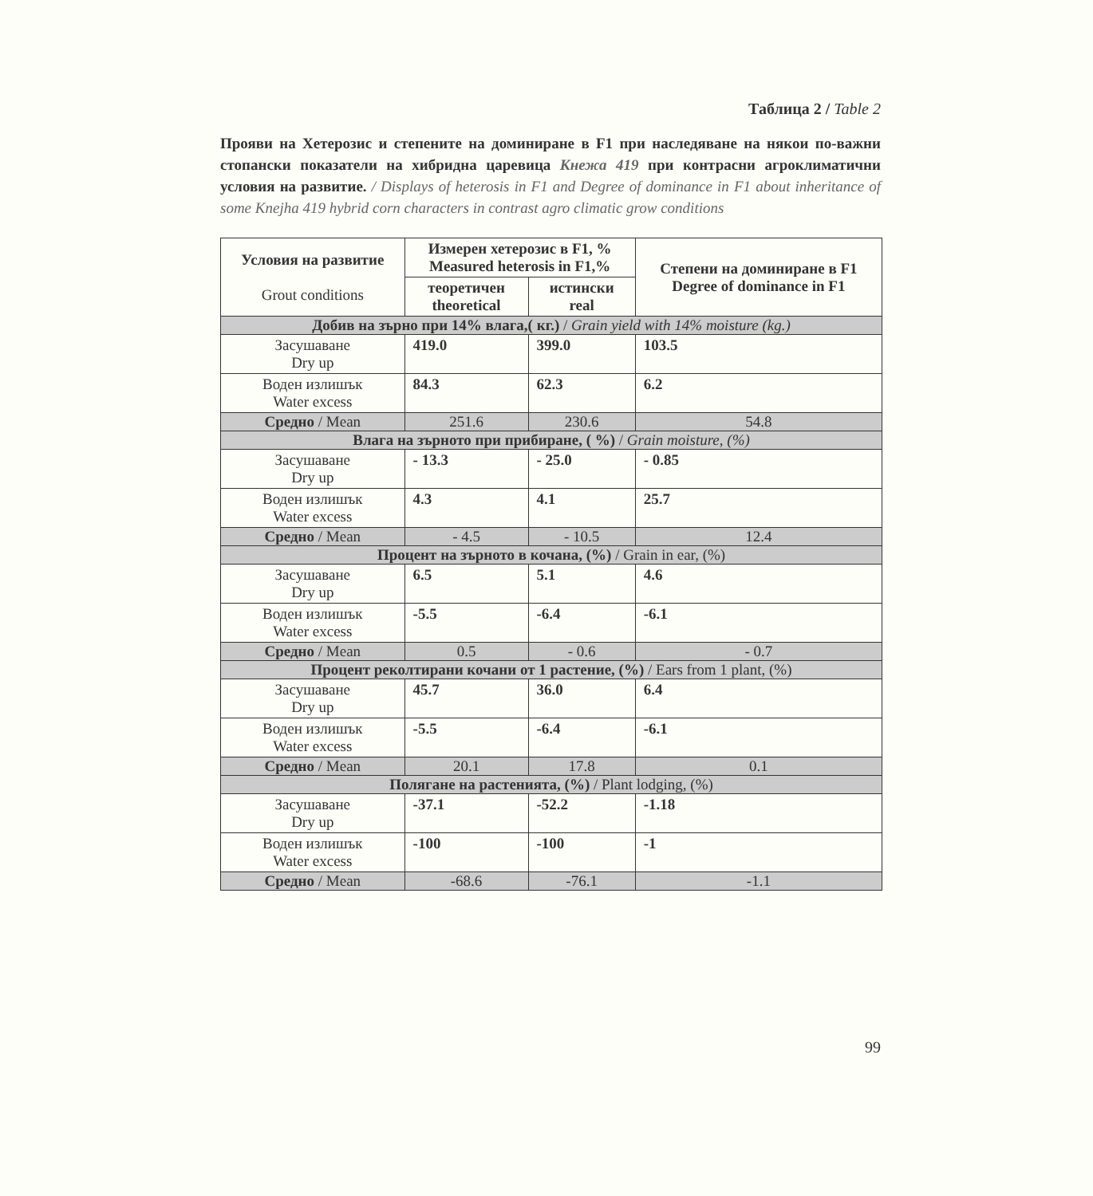Таблица 2 / Table 2
Прояви на Хетерозис и степените на доминиране в F1 при наследяване на някои по-важни стопански показатели на хибридна царевица Кнежа 419 при контрасни агроклиматични условия на развитие. / Displays of heterosis in F1 and Degree of dominance in F1 about inheritance of some Knejha 419 hybrid corn characters in contrast agro climatic grow conditions
| Условия на развитие Grout conditions | Измерен хетерозис в F1, % Measured heterosis in F1,% | | Степени на доминиране в F1 Degree of dominance in F1 |
| --- | --- | --- | --- |
| | теоретичен theoretical | истински real | |
| Добив на зърно при 14% влага,( кг.) / Grain yield with 14% moisture (kg.) | | | |
| Засушаване Dry up | 419.0 | 399.0 | 103.5 |
| Воден излишък Water excess | 84.3 | 62.3 | 6.2 |
| Средно / Mean | 251.6 | 230.6 | 54.8 |
| Влага на зърното при прибиране, ( %) / Grain moisture, (%) | | | |
| Засушаване Dry up | - 13.3 | - 25.0 | - 0.85 |
| Воден излишък Water excess | 4.3 | 4.1 | 25.7 |
| Средно / Mean | - 4.5 | - 10.5 | 12.4 |
| Процент на зърното в кочана, (%) / Grain in ear, (%) | | | |
| Засушаване Dry up | 6.5 | 5.1 | 4.6 |
| Воден излишък Water excess | -5.5 | -6.4 | -6.1 |
| Средно / Mean | 0.5 | - 0.6 | - 0.7 |
| Процент реколтирани кочани от 1 растение, (%) / Ears from 1 plant, (%) | | | |
| Засушаване Dry up | 45.7 | 36.0 | 6.4 |
| Воден излишък Water excess | -5.5 | -6.4 | -6.1 |
| Средно / Mean | 20.1 | 17.8 | 0.1 |
| Полягане на растенията, (%) / Plant lodging, (%) | | | |
| Засушаване Dry up | -37.1 | -52.2 | -1.18 |
| Воден излишък Water excess | -100 | -100 | -1 |
| Средно / Mean | -68.6 | -76.1 | -1.1 |
99